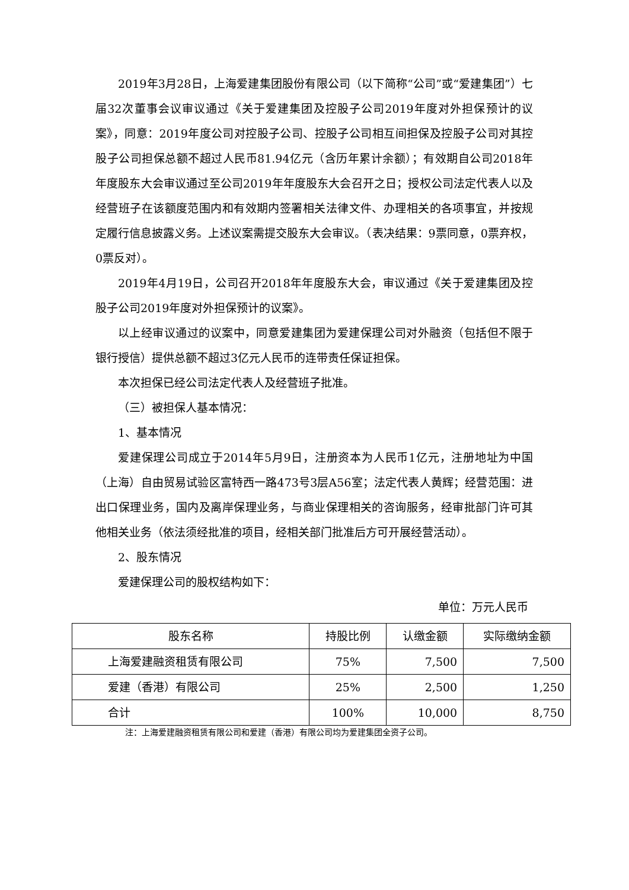2019年3月28日，上海爱建集团股份有限公司（以下简称“公司”或“爱建集团”）七届32次董事会议审议通过《关于爱建集团及控股子公司2019年度对外担保预计的议案》，同意：2019年度公司对控股子公司、控股子公司相互间担保及控股子公司对其控股子公司担保总额不超过人民币81.94亿元（含历年累计余额）；有效期自公司2018年年度股东大会审议通过至公司2019年年度股东大会召开之日；授权公司法定代表人以及经营班子在该额度范围内和有效期内签署相关法律文件、办理相关的各项事宜，并按规定履行信息披露义务。上述议案需提交股东大会审议。（表决结果：9票同意，0票弃权，0票反对）。
2019年4月19日，公司召开2018年年度股东大会，审议通过《关于爱建集团及控股子公司2019年度对外担保预计的议案》。
以上经审议通过的议案中，同意爱建集团为爱建保理公司对外融资（包括但不限于银行授信）提供总额不超过3亿元人民币的连带责任保证担保。
本次担保已经公司法定代表人及经营班子批准。
（三）被担保人基本情况：
1、基本情况
爱建保理公司成立于2014年5月9日，注册资本为人民币1亿元，注册地址为中国（上海）自由贸易试验区富特西一路473号3层A56室；法定代表人黄辉；经营范围：进出口保理业务，国内及离岸保理业务，与商业保理相关的咨询服务，经审批部门许可其他相关业务（依法须经批准的项目，经相关部门批准后方可开展经营活动）。
2、股东情况
爱建保理公司的股权结构如下：
单位：万元人民币
| 股东名称 | 持股比例 | 认缴金额 | 实际缴纳金额 |
| --- | --- | --- | --- |
| 上海爱建融资租赁有限公司 | 75% | 7,500 | 7,500 |
| 爱建（香港）有限公司 | 25% | 2,500 | 1,250 |
| 合计 | 100% | 10,000 | 8,750 |
注：上海爱建融资租赁有限公司和爱建（香港）有限公司均为爱建集团全资子公司。